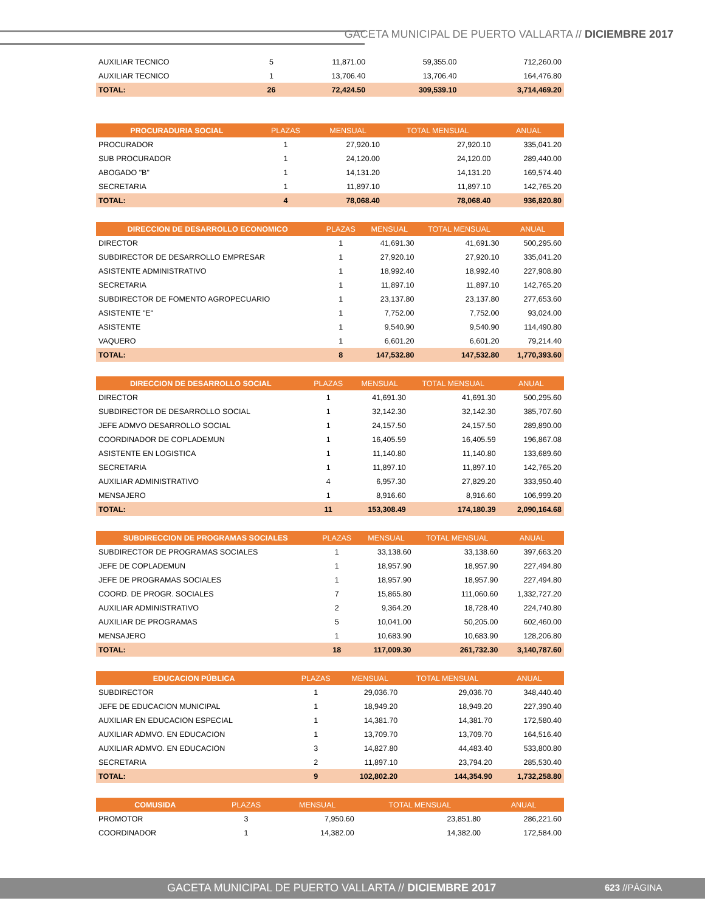GACETA MUNICIPAL DE PUERTO VALLARTA // DICIEMBRE 2017
| AUXILIAR TECNICO | 5 | 11,871.00 | 59,355.00 | 712,260.00 |
| AUXILIAR TECNICO | 1 | 13,706.40 | 13,706.40 | 164,476.80 |
| TOTAL: | 26 | 72,424.50 | 309,539.10 | 3,714,469.20 |
| PROCURADURIA SOCIAL | PLAZAS | MENSUAL | TOTAL MENSUAL | ANUAL |
| --- | --- | --- | --- | --- |
| PROCURADOR | 1 | 27,920.10 | 27,920.10 | 335,041.20 |
| SUB PROCURADOR | 1 | 24,120.00 | 24,120.00 | 289,440.00 |
| ABOGADO "B" | 1 | 14,131.20 | 14,131.20 | 169,574.40 |
| SECRETARIA | 1 | 11,897.10 | 11,897.10 | 142,765.20 |
| TOTAL: | 4 | 78,068.40 | 78,068.40 | 936,820.80 |
| DIRECCION DE DESARROLLO ECONOMICO | PLAZAS | MENSUAL | TOTAL MENSUAL | ANUAL |
| --- | --- | --- | --- | --- |
| DIRECTOR | 1 | 41,691.30 | 41,691.30 | 500,295.60 |
| SUBDIRECTOR DE DESARROLLO EMPRESAR | 1 | 27,920.10 | 27,920.10 | 335,041.20 |
| ASISTENTE ADMINISTRATIVO | 1 | 18,992.40 | 18,992.40 | 227,908.80 |
| SECRETARIA | 1 | 11,897.10 | 11,897.10 | 142,765.20 |
| SUBDIRECTOR DE FOMENTO AGROPECUARIO | 1 | 23,137.80 | 23,137.80 | 277,653.60 |
| ASISTENTE "E" | 1 | 7,752.00 | 7,752.00 | 93,024.00 |
| ASISTENTE | 1 | 9,540.90 | 9,540.90 | 114,490.80 |
| VAQUERO | 1 | 6,601.20 | 6,601.20 | 79,214.40 |
| TOTAL: | 8 | 147,532.80 | 147,532.80 | 1,770,393.60 |
| DIRECCION DE DESARROLLO SOCIAL | PLAZAS | MENSUAL | TOTAL MENSUAL | ANUAL |
| --- | --- | --- | --- | --- |
| DIRECTOR | 1 | 41,691.30 | 41,691.30 | 500,295.60 |
| SUBDIRECTOR DE DESARROLLO SOCIAL | 1 | 32,142.30 | 32,142.30 | 385,707.60 |
| JEFE ADMVO DESARROLLO SOCIAL | 1 | 24,157.50 | 24,157.50 | 289,890.00 |
| COORDINADOR DE COPLADEMUN | 1 | 16,405.59 | 16,405.59 | 196,867.08 |
| ASISTENTE EN LOGISTICA | 1 | 11,140.80 | 11,140.80 | 133,689.60 |
| SECRETARIA | 1 | 11,897.10 | 11,897.10 | 142,765.20 |
| AUXILIAR ADMINISTRATIVO | 4 | 6,957.30 | 27,829.20 | 333,950.40 |
| MENSAJERO | 1 | 8,916.60 | 8,916.60 | 106,999.20 |
| TOTAL: | 11 | 153,308.49 | 174,180.39 | 2,090,164.68 |
| SUBDIRECCION DE PROGRAMAS SOCIALES | PLAZAS | MENSUAL | TOTAL MENSUAL | ANUAL |
| --- | --- | --- | --- | --- |
| SUBDIRECTOR DE PROGRAMAS SOCIALES | 1 | 33,138.60 | 33,138.60 | 397,663.20 |
| JEFE DE COPLADEMUN | 1 | 18,957.90 | 18,957.90 | 227,494.80 |
| JEFE DE PROGRAMAS SOCIALES | 1 | 18,957.90 | 18,957.90 | 227,494.80 |
| COORD. DE PROGR. SOCIALES | 7 | 15,865.80 | 111,060.60 | 1,332,727.20 |
| AUXILIAR ADMINISTRATIVO | 2 | 9,364.20 | 18,728.40 | 224,740.80 |
| AUXILIAR DE PROGRAMAS | 5 | 10,041.00 | 50,205.00 | 602,460.00 |
| MENSAJERO | 1 | 10,683.90 | 10,683.90 | 128,206.80 |
| TOTAL: | 18 | 117,009.30 | 261,732.30 | 3,140,787.60 |
| EDUCACION PÚBLICA | PLAZAS | MENSUAL | TOTAL MENSUAL | ANUAL |
| --- | --- | --- | --- | --- |
| SUBDIRECTOR | 1 | 29,036.70 | 29,036.70 | 348,440.40 |
| JEFE DE EDUCACION MUNICIPAL | 1 | 18,949.20 | 18,949.20 | 227,390.40 |
| AUXILIAR EN EDUCACION ESPECIAL | 1 | 14,381.70 | 14,381.70 | 172,580.40 |
| AUXILIAR ADMVO. EN EDUCACION | 1 | 13,709.70 | 13,709.70 | 164,516.40 |
| AUXILIAR ADMVO. EN EDUCACION | 3 | 14,827.80 | 44,483.40 | 533,800.80 |
| SECRETARIA | 2 | 11,897.10 | 23,794.20 | 285,530.40 |
| TOTAL: | 9 | 102,802.20 | 144,354.90 | 1,732,258.80 |
| COMUSIDA | PLAZAS | MENSUAL | TOTAL MENSUAL | ANUAL |
| --- | --- | --- | --- | --- |
| PROMOTOR | 3 | 7,950.60 | 23,851.80 | 286,221.60 |
| COORDINADOR | 1 | 14,382.00 | 14,382.00 | 172,584.00 |
GACETA MUNICIPAL DE PUERTO VALLARTA // DICIEMBRE 2017 623 //PÁGINA